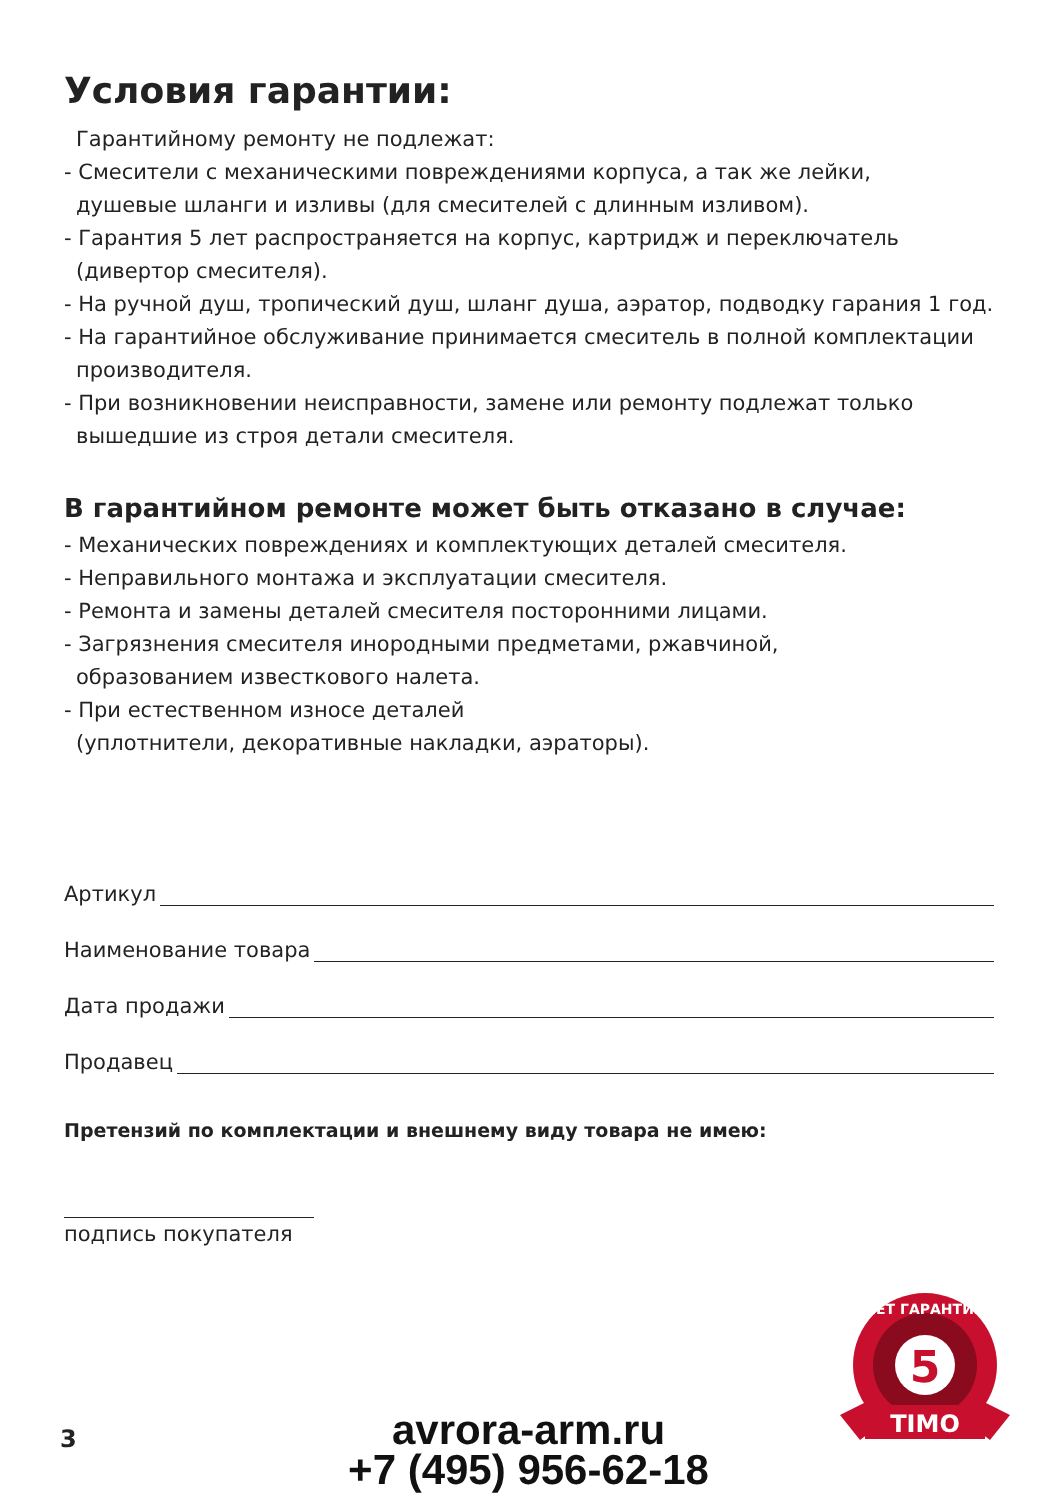Условия гарантии:
Гарантийному ремонту не подлежат:
- Смесители с механическими повреждениями корпуса, а так же лейки,
душевые шланги и изливы (для смесителей с длинным изливом).
- Гарантия 5 лет распространяется на корпус, картридж и переключатель
(дивертор смесителя).
- На ручной душ, тропический душ, шланг душа, аэратор, подводку гарания 1 год.
- На гарантийное обслуживание принимается смеситель в полной комплектации
производителя.
- При возникновении неисправности, замене или ремонту подлежат только
вышедшие из строя детали смесителя.
В гарантийном ремонте может быть отказано в случае:
- Механических повреждениях и комплектующих деталей смесителя.
- Неправильного монтажа и эксплуатации смесителя.
- Ремонта и замены деталей смесителя посторонними лицами.
- Загрязнения смесителя инородными предметами, ржавчиной,
образованием известкового налета.
- При естественном износе деталей
(уплотнители, декоративные накладки, аэраторы).
Артикул
Наименование товара
Дата продажи
Продавец
Претензий по комплектации и внешнему виду товара не имею:
подпись покупателя
5
ЛЕТ ГАРАНТИИ
TIMO
3
avrora-arm.ru
+7 (495) 956-62-18